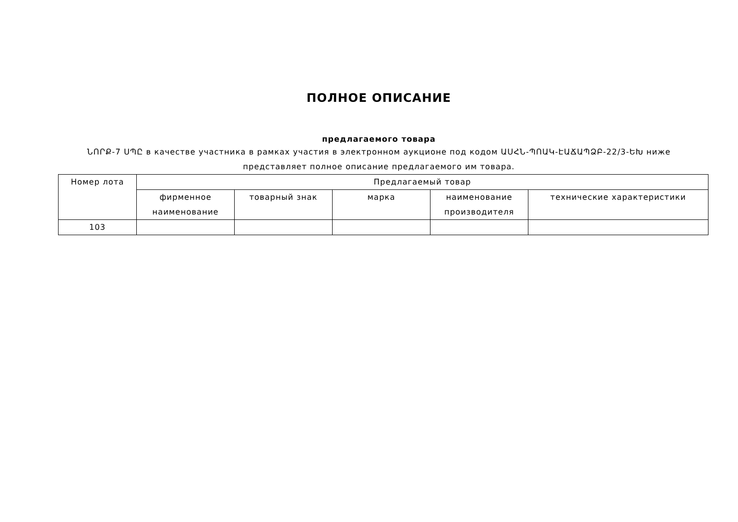ПОЛНОЕ ОПИСАНИЕ
предлагаемого товара
ՆՈՐՔ-7 ՍՊԸ в качестве участника в рамках участия в электронном аукционе под кодом ԱՍՀՆ-ՊՈԱԿ-ԷԱՃԱՊՁԲ-22/3-ԵԽ ниже представляет полное описание предлагаемого им товара.
| Номер лота | Предлагаемый товар | | | | |
| --- | --- | --- | --- | --- | --- |
| | фирменное наименование | товарный знак | марка | наименование производителя | технические характеристики |
| 103 | | | | | |